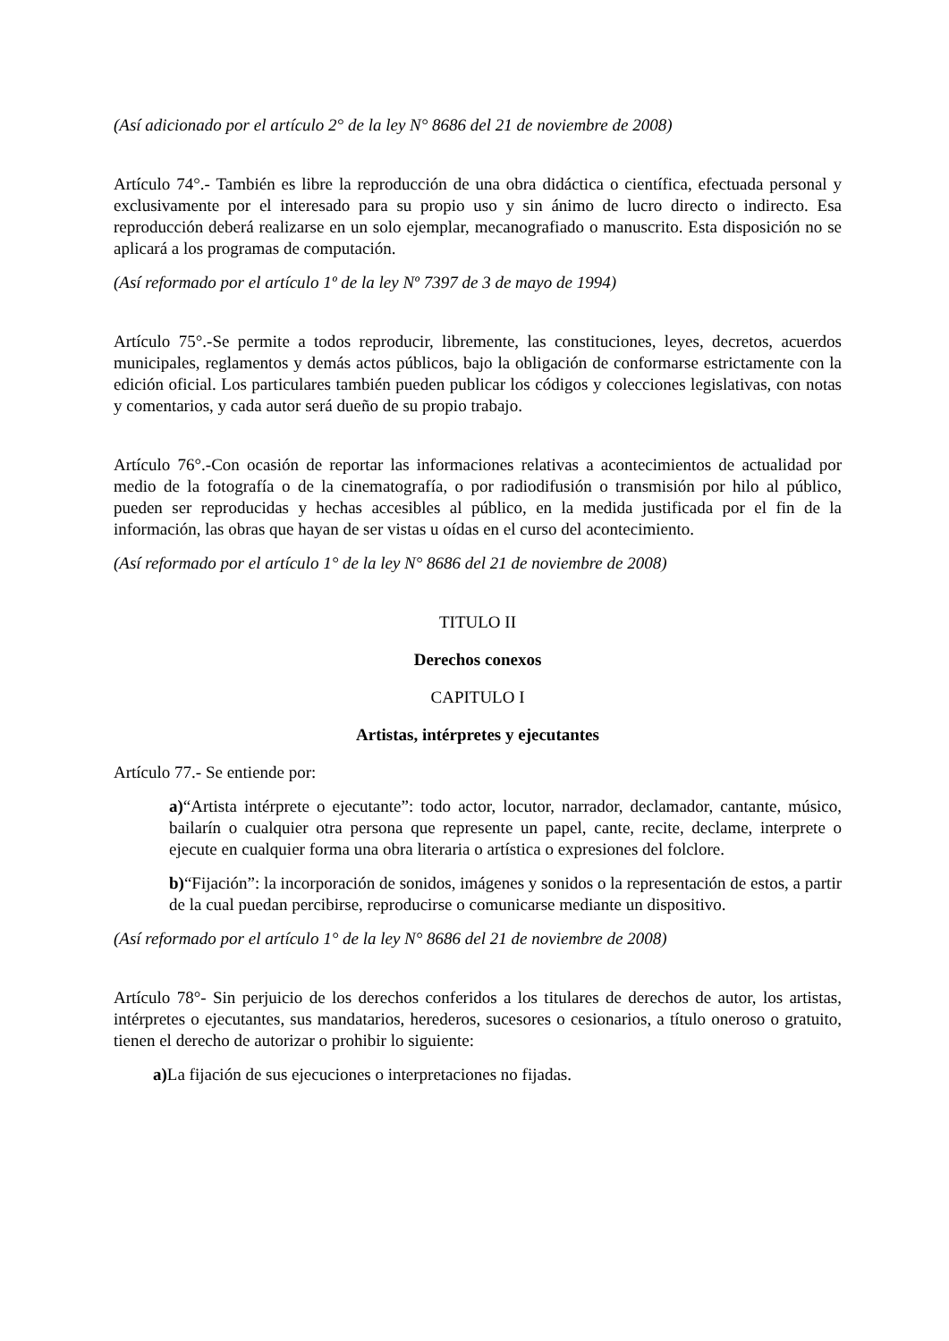(Así adicionado por el artículo 2° de la ley N° 8686 del 21 de noviembre de 2008)
Artículo 74°.- También es libre la reproducción de una obra didáctica o científica, efectuada personal y exclusivamente por el interesado para su propio uso y sin ánimo de lucro directo o indirecto. Esa reproducción deberá realizarse en un solo ejemplar, mecanografiado o manuscrito. Esta disposición no se aplicará a los programas de computación.
(Así reformado por el artículo 1º de la ley Nº 7397 de 3 de mayo de 1994)
Artículo 75°.-Se permite a todos reproducir, libremente, las constituciones, leyes, decretos, acuerdos municipales, reglamentos y demás actos públicos, bajo la obligación de conformarse estrictamente con la edición oficial. Los particulares también pueden publicar los códigos y colecciones legislativas, con notas y comentarios, y cada autor será dueño de su propio trabajo.
Artículo 76°.-Con ocasión de reportar las informaciones relativas a acontecimientos de actualidad por medio de la fotografía o de la cinematografía, o por radiodifusión o transmisión por hilo al público, pueden ser reproducidas y hechas accesibles al público, en la medida justificada por el fin de la información, las obras que hayan de ser vistas u oídas en el curso del acontecimiento.
(Así reformado por el artículo 1° de la ley N° 8686 del 21 de noviembre de 2008)
TITULO II
Derechos conexos
CAPITULO I
Artistas, intérpretes y ejecutantes
Artículo 77.- Se entiende por:
a)“Artista intérprete o ejecutante”: todo actor, locutor, narrador, declamador, cantante, músico, bailarín o cualquier otra persona que represente un papel, cante, recite, declame, interprete o ejecute en cualquier forma una obra literaria o artística o expresiones del folclore.
b)“Fijación”: la incorporación de sonidos, imágenes y sonidos o la representación de estos, a partir de la cual puedan percibirse, reproducirse o comunicarse mediante un dispositivo.
(Así reformado por el artículo 1° de la ley N° 8686 del 21 de noviembre de 2008)
Artículo 78°- Sin perjuicio de los derechos conferidos a los titulares de derechos de autor, los artistas, intérpretes o ejecutantes, sus mandatarios, herederos, sucesores o cesionarios, a título oneroso o gratuito, tienen el derecho de autorizar o prohibir lo siguiente:
a) La fijación de sus ejecuciones o interpretaciones no fijadas.